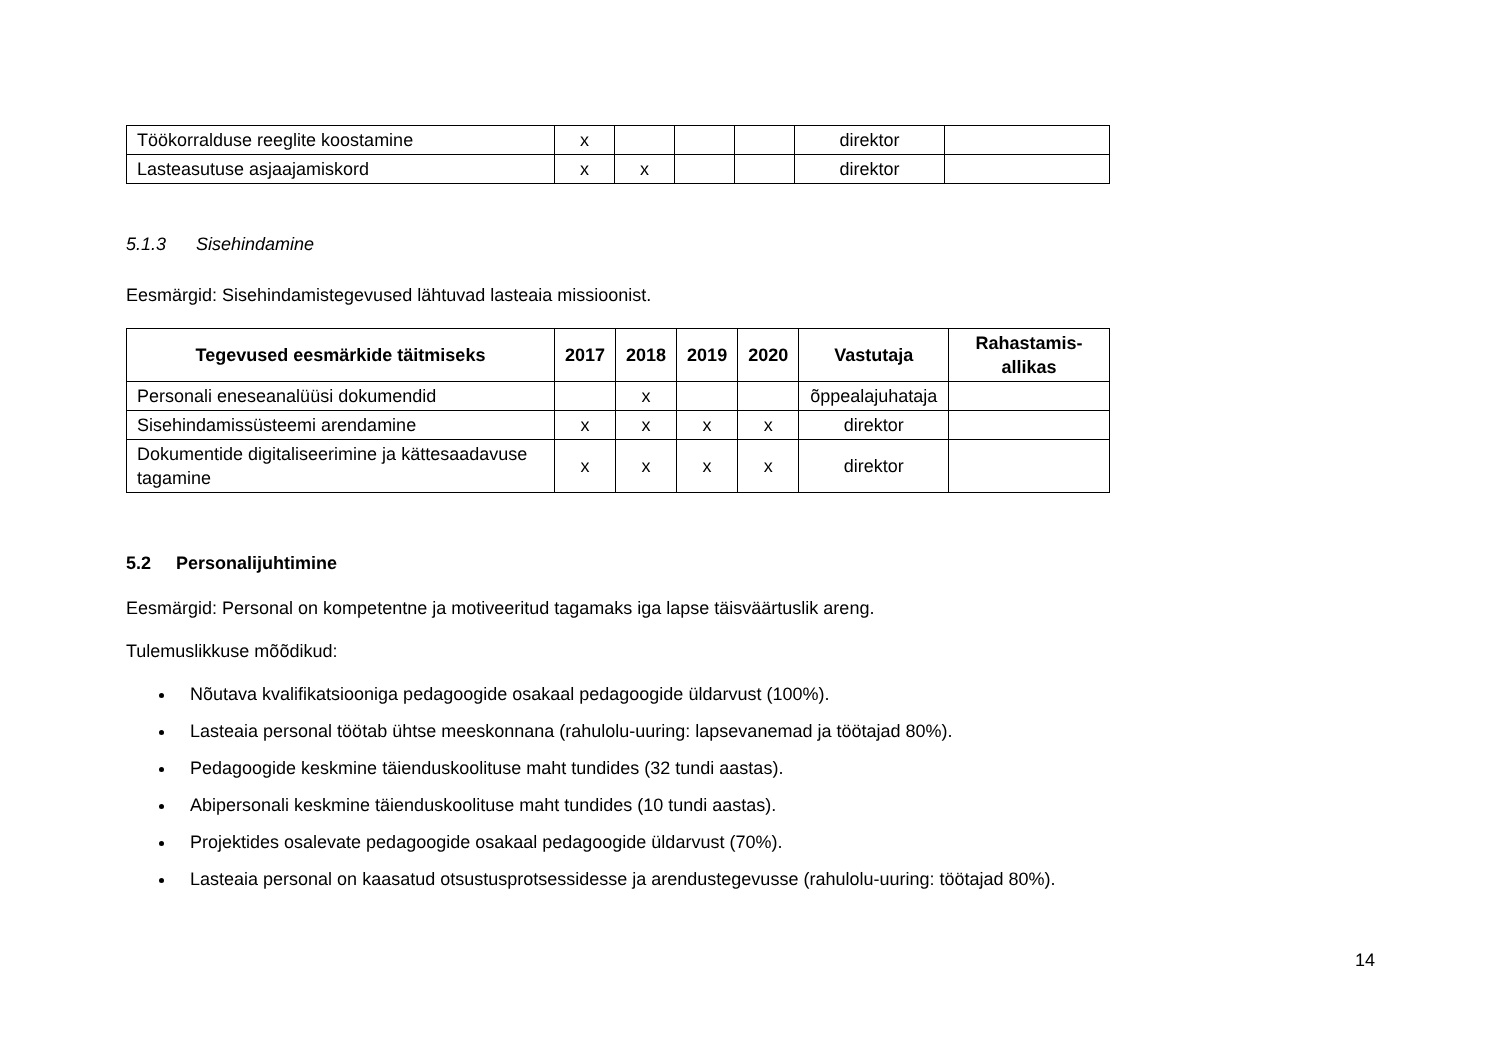| Töökorralduse reeglite koostamine | x | | | | direktor | |
| Lasteasutuse asjaajamiskord | x | x | | | direktor | |
5.1.3 Sisehindamine
Eesmärgid: Sisehindamistegevused lähtuvad lasteaia missioonist.
| Tegevused eesmärkide täitmiseks | 2017 | 2018 | 2019 | 2020 | Vastutaja | Rahastamis- allikas |
| --- | --- | --- | --- | --- | --- | --- |
| Personali eneseanalüüsi dokumendid | | x | | | õppealajuhataja | |
| Sisehindamissüsteemi arendamine | x | x | x | x | direktor | |
| Dokumentide digitaliseerimine ja kättesaadavuse tagamine | x | x | x | x | direktor | |
5.2 Personalijuhtimine
Eesmärgid: Personal on kompetentne ja motiveeritud tagamaks iga lapse täisväärtuslik areng.
Tulemuslikkuse mõõdikud:
Nõutava kvalifikatsiooniga pedagoogide osakaal pedagoogide üldarvust (100%).
Lasteaia personal töötab ühtse meeskonnana (rahulolu-uuring: lapsevanemad ja töötajad 80%).
Pedagoogide keskmine täienduskoolituse maht tundides (32 tundi aastas).
Abipersonali keskmine täienduskoolituse maht tundides (10 tundi aastas).
Projektides osalevate pedagoogide osakaal pedagoogide üldarvust (70%).
Lasteaia personal on kaasatud otsustusprotsessidesse ja arendustegevusse (rahulolu-uuring: töötajad 80%).
14